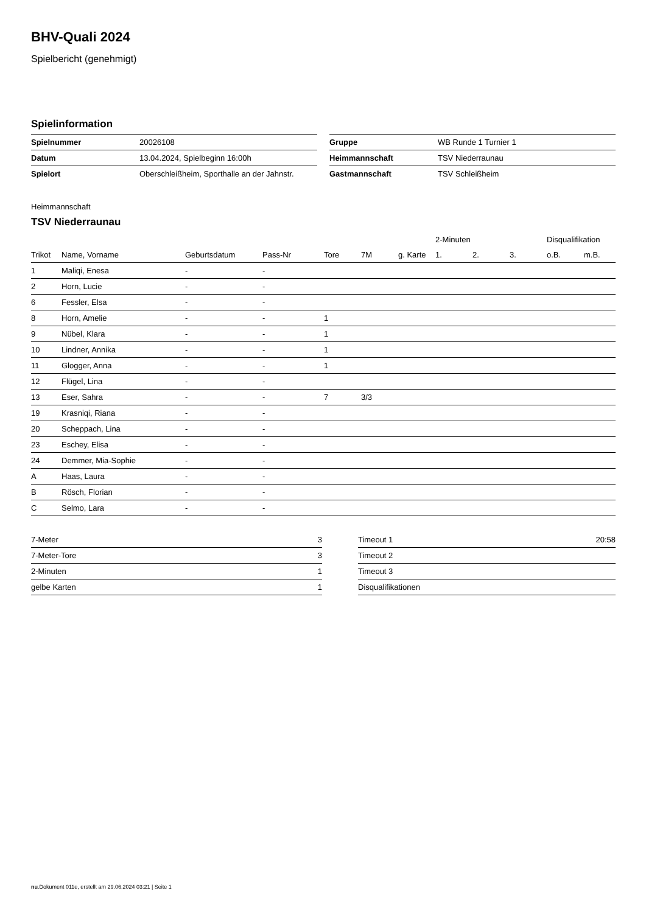BHV-Quali 2024
Spielbericht (genehmigt)
Spielinformation
| Spielnummer | 20026108 |
| Datum | 13.04.2024, Spielbeginn 16:00h |
| Spielort | Oberschleißheim, Sporthalle an der Jahnstr. |
| Gruppe | WB Runde 1 Turnier 1 |
| Heimmannschaft | TSV Niederraunau |
| Gastmannschaft | TSV Schleißheim |
Heimmannschaft
TSV Niederraunau
| | | | | | | | 2-Minuten | | | Disqualifikation | |
| --- | --- | --- | --- | --- | --- | --- | --- | --- | --- | --- | --- |
| Trikot | Name, Vorname | Geburtsdatum | Pass-Nr | Tore | 7M | g. Karte | 1. | 2. | 3. | o.B. | m.B. |
| 1 | Maliqi, Enesa | - | - | | | | | | | | |
| 2 | Horn, Lucie | - | - | | | | | | | | |
| 6 | Fessler, Elsa | - | - | | | | | | | | |
| 8 | Horn, Amelie | - | - | 1 | | | | | | | |
| 9 | Nübel, Klara | - | - | 1 | | | | | | | |
| 10 | Lindner, Annika | - | - | 1 | | | | | | | |
| 11 | Glogger, Anna | - | - | 1 | | | | | | | |
| 12 | Flügel, Lina | - | - | | | | | | | | |
| 13 | Eser, Sahra | - | - | 7 | 3/3 | | | | | | |
| 19 | Krasniqi, Riana | - | - | | | | | | | | |
| 20 | Scheppach, Lina | - | - | | | | | | | | |
| 23 | Eschey, Elisa | - | - | | | | | | | | |
| 24 | Demmer, Mia-Sophie | - | - | | | | | | | | |
| A | Haas, Laura | - | - | | | | | | | | |
| B | Rösch, Florian | - | - | | | | | | | | |
| C | Selmo, Lara | - | - | | | | | | | | |
| 7-Meter | 3 |
| 7-Meter-Tore | 3 |
| 2-Minuten | 1 |
| gelbe Karten | 1 |
| Timeout 1 | 20:58 |
| Timeout 2 | |
| Timeout 3 | |
| Disqualifikationen | |
nu.Dokument 011e, erstellt am 29.06.2024 03:21 | Seite 1